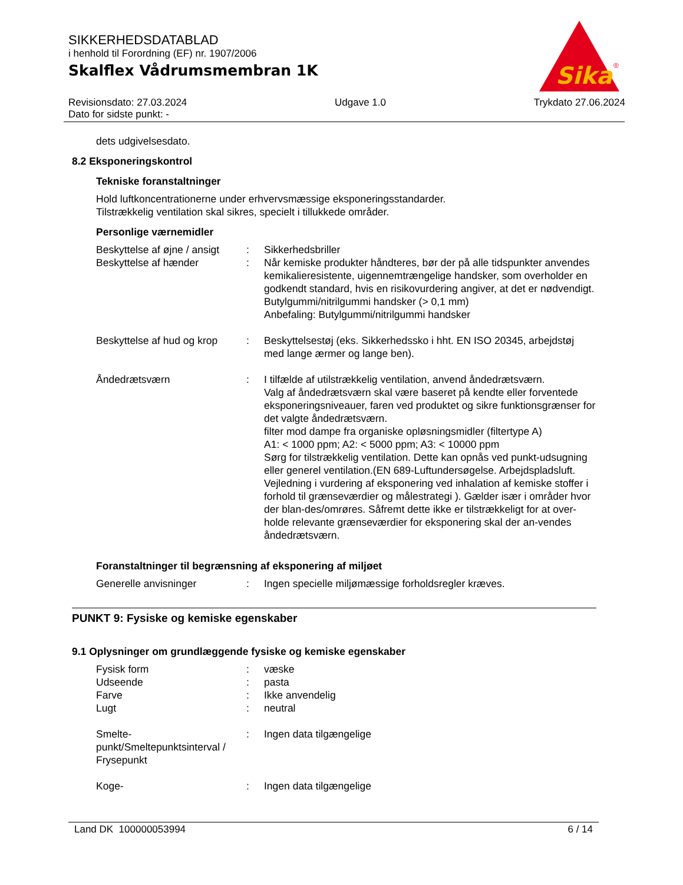SIKKERHEDSDATABLAD
i henhold til Forordning (EF) nr. 1907/2006
Skalflex Vådrumsmembran 1K
Sika
®
Revisionsdato: 27.03.2024
Dato for sidste punkt: -
Udgave 1.0 Trykdato 27.06.2024
dets udgivelsesdato.
8.2 Eksponeringskontrol
Tekniske foranstaltninger
Hold luftkoncentrationerne under erhvervsmæssige eksponeringsstandarder.
Tilstrækkelig ventilation skal sikres, specielt i tillukkede områder.
Personlige værnemidler
Beskyttelse af øjne / ansigt
: Sikkerhedsbriller
Beskyttelse af hænder : Når kemiske produkter håndteres, bør der på alle tidspunkter anvendes kemikalieresistente, uigennemtrængelige handsker, som overholder en godkendt standard, hvis en risikovurdering angiver, at det er nødvendigt.
Butylgummi/nitrilgummi handsker (> 0,1 mm)
Anbefaling: Butylgummi/nitrilgummi handsker
Beskyttelse af hud og krop
: Beskyttelsestøj (eks. Sikkerhedssko i hht. EN ISO 20345, arbejdstøj med lange ærmer og lange ben).
Åndedrætsværn : I tilfælde af utilstrækkelig ventilation, anvend åndedrætsværn.
Valg af åndedrætsværn skal være baseret på kendte eller forventede eksponeringsniveauer, faren ved produktet og sikre funktionsgrænser for det valgte åndedrætsværn.
filter mod dampe fra organiske opløsningsmidler (filtertype A)
A1: < 1000 ppm; A2: < 5000 ppm; A3: < 10000 ppm
Sørg for tilstrækkelig ventilation. Dette kan opnås ved punkt-udsugning eller generel ventilation.(EN 689-Luftundersøgelse. Arbejdspladsluft. Vejledning i vurdering af eksponering ved inhalation af kemiske stoffer i forhold til grænseværdier og målestrategi ). Gælder især i områder hvor der blan-des/omrøres. Såfremt dette ikke er tilstrækkeligt for at over-holde relevante grænseværdier for eksponering skal der an-vendes åndedrætsværn.
Foranstaltninger til begrænsning af eksponering af miljøet
Generelle anvisninger : Ingen specielle miljømæssige forholdsregler kræves.
PUNKT 9: Fysiske og kemiske egenskaber
9.1 Oplysninger om grundlæggende fysiske og kemiske egenskaber
Fysisk form : væske
Udseende : pasta
Farve : Ikke anvendelig
Lugt : neutral
Smelte-punkt/Smeltepunktsinterval / Frysepunkt
: Ingen data tilgængelige
Koge- : Ingen data tilgængelige
Land DK 100000053994 6 / 14